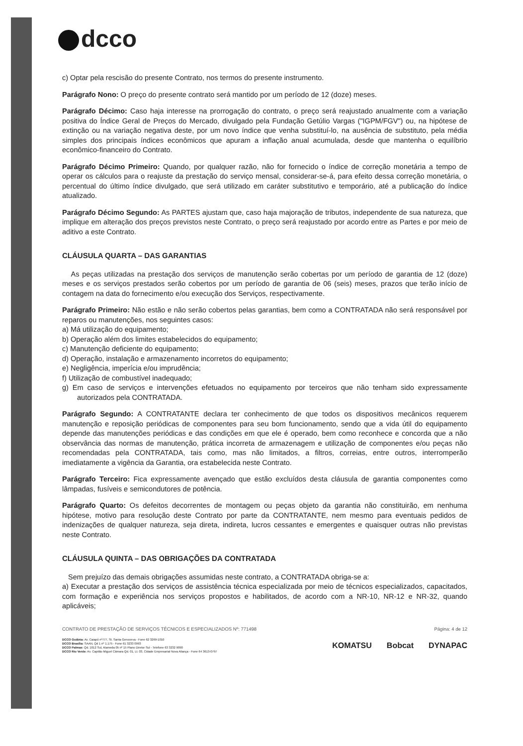dcco
c) Optar pela rescisão do presente Contrato, nos termos do presente instrumento.
Parágrafo Nono: O preço do presente contrato será mantido por um período de 12 (doze) meses.
Parágrafo Décimo: Caso haja interesse na prorrogação do contrato, o preço será reajustado anualmente com a variação positiva do Índice Geral de Preços do Mercado, divulgado pela Fundação Getúlio Vargas ("IGPM/FGV") ou, na hipótese de extinção ou na variação negativa deste, por um novo índice que venha substituí-lo, na ausência de substituto, pela média simples dos principais índices econômicos que apuram a inflação anual acumulada, desde que mantenha o equilíbrio econômico-financeiro do Contrato.
Parágrafo Décimo Primeiro: Quando, por qualquer razão, não for fornecido o índice de correção monetária a tempo de operar os cálculos para o reajuste da prestação do serviço mensal, considerar-se-á, para efeito dessa correção monetária, o percentual do último índice divulgado, que será utilizado em caráter substitutivo e temporário, até a publicação do índice atualizado.
Parágrafo Décimo Segundo: As PARTES ajustam que, caso haja majoração de tributos, independente de sua natureza, que implique em alteração dos preços previstos neste Contrato, o preço será reajustado por acordo entre as Partes e por meio de aditivo a este Contrato.
CLÁUSULA QUARTA – DAS GARANTIAS
As peças utilizadas na prestação dos serviços de manutenção serão cobertas por um período de garantia de 12 (doze) meses e os serviços prestados serão cobertos por um período de garantia de 06 (seis) meses, prazos que terão início de contagem na data do fornecimento e/ou execução dos Serviços, respectivamente.
Parágrafo Primeiro: Não estão e não serão cobertos pelas garantias, bem como a CONTRATADA não será responsável por reparos ou manutenções, nos seguintes casos:
a) Má utilização do equipamento;
b) Operação além dos limites estabelecidos do equipamento;
c) Manutenção deficiente do equipamento;
d) Operação, instalação e armazenamento incorretos do equipamento;
e) Negligência, imperícia e/ou imprudência;
f) Utilização de combustível inadequado;
g) Em caso de serviços e intervenções efetuados no equipamento por terceiros que não tenham sido expressamente autorizados pela CONTRATADA.
Parágrafo Segundo: A CONTRATANTE declara ter conhecimento de que todos os dispositivos mecânicos requerem manutenção e reposição periódicas de componentes para seu bom funcionamento, sendo que a vida útil do equipamento depende das manutenções periódicas e das condições em que ele é operado, bem como reconhece e concorda que a não observância das normas de manutenção, prática incorreta de armazenagem e utilização de componentes e/ou peças não recomendadas pela CONTRATADA, tais como, mas não limitados, a filtros, correias, entre outros, interromperão imediatamente a vigência da Garantia, ora estabelecida neste Contrato.
Parágrafo Terceiro: Fica expressamente avençado que estão excluídos desta cláusula de garantia componentes como lâmpadas, fusíveis e semicondutores de potência.
Parágrafo Quarto: Os defeitos decorrentes de montagem ou peças objeto da garantia não constituirão, em nenhuma hipótese, motivo para resolução deste Contrato por parte da CONTRATANTE, nem mesmo para eventuais pedidos de indenizações de qualquer natureza, seja direta, indireta, lucros cessantes e emergentes e quaisquer outras não previstas neste Contrato.
CLÁUSULA QUINTA – DAS OBRIGAÇÕES DA CONTRATADA
Sem prejuízo das demais obrigações assumidas neste contrato, a CONTRATADA obriga-se a:
a) Executar a prestação dos serviços de assistência técnica especializada por meio de técnicos especializados, capacitados, com formação e experiência nos serviços propostos e habilitados, de acordo com a NR-10, NR-12 e NR-32, quando aplicáveis;
CONTRATO DE PRESTAÇÃO DE SERVIÇOS TÉCNICOS E ESPECIALIZADOS Nº: 771498 Página: 4 de 12
DCCO Goiânia: Av. Caiapó nº777, St. Santa Genoveva - Fone 62 3269-1010
DCCO Brasília: SAAN, Qd 1 nº 1.175 - Fone 61 3233 0993
DCCO Palmas: Qd. 1012 Sul, Alameda 05 nº 15 Plano Diretor Sul - Telefone 63 3232 9090
DCCO Rio Verde: Av. Capitão Miguel Câmara Qd. 01, Lt. 03, Cidade Empresarial Nova Aliança - Fone 64 3613-0797
KOMATSU Bobcat DYNAPAC